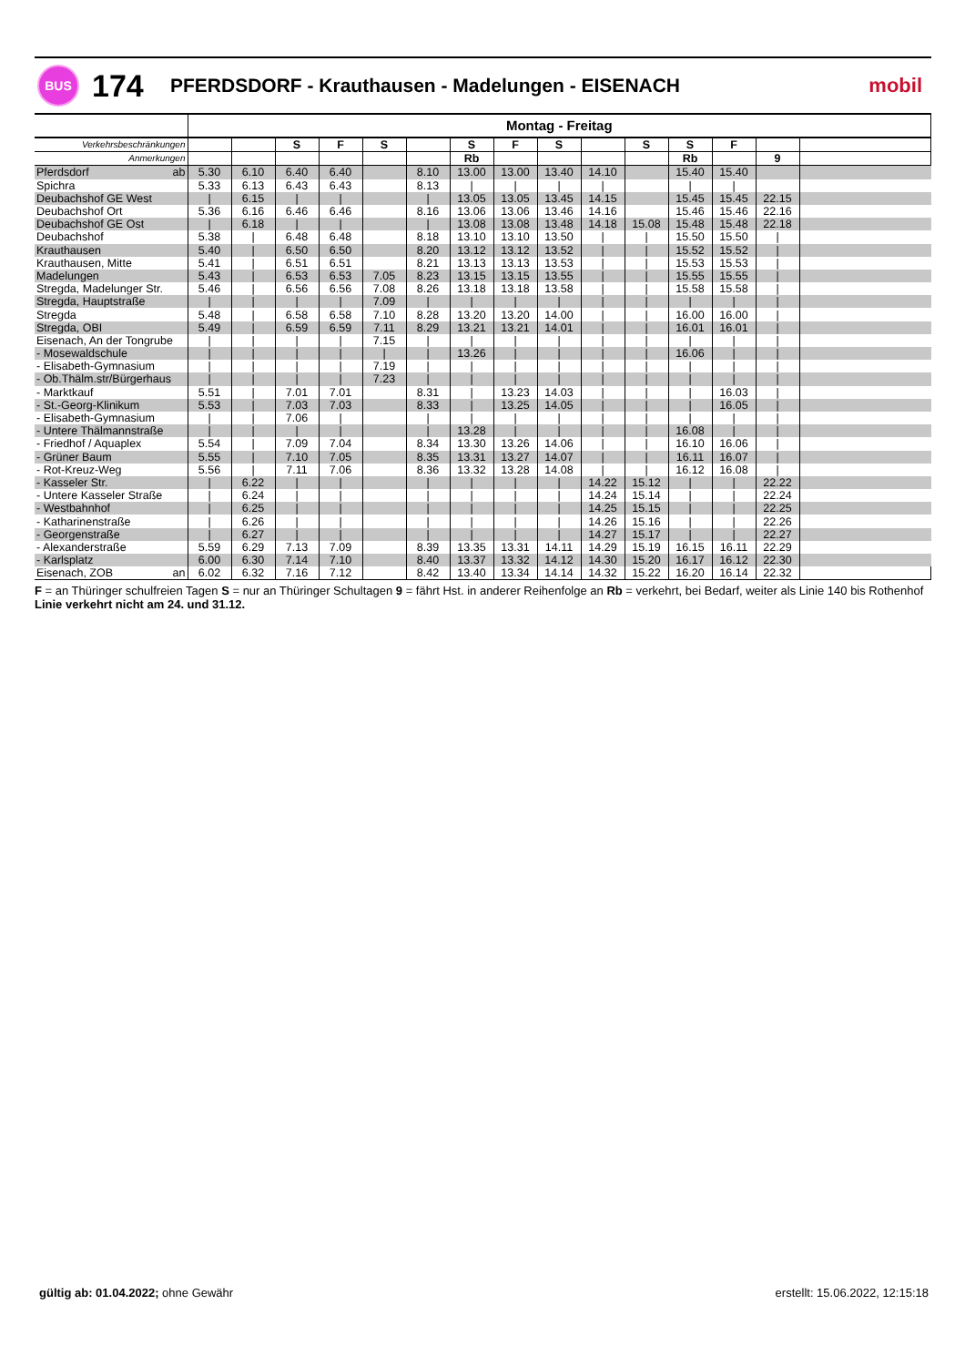BUS
174
PFERDSDORF - Krauthausen - Madelungen - EISENACH
mobil
| | Montag - Freitag | | | | | | | | | | | | | | |
| --- | --- | --- | --- | --- | --- | --- | --- | --- | --- | --- | --- | --- | --- | --- | --- |
| Verkehrsbeschränkungen | | | S | F | S | | S | F | S | | S | S | F | | |
| Anmerkungen | | | | | | | Rb | | | | | Rb | | 9 | |
| Pferdsdorf ab | 5.30 | 6.10 | 6.40 | 6.40 | | 8.10 | 13.00 | 13.00 | 13.40 | 14.10 | | 15.40 | 15.40 | | |
| Spichra | 5.33 | 6.13 | 6.43 | 6.43 | | 8.13 | / | / | / | / | | / | / | | |
| Deubachshof GE West | / | 6.15 | / | / | | / | 13.05 | 13.05 | 13.45 | 14.15 | | 15.45 | 15.45 | 22.15 | |
| Deubachshof Ort | 5.36 | 6.16 | 6.46 | 6.46 | | 8.16 | 13.06 | 13.06 | 13.46 | 14.16 | | 15.46 | 15.46 | 22.16 | |
| Deubachshof GE Ost | / | 6.18 | / | / | | / | 13.08 | 13.08 | 13.48 | 14.18 | 15.08 | 15.48 | 15.48 | 22.18 | |
| Deubachshof | 5.38 | / | 6.48 | 6.48 | | 8.18 | 13.10 | 13.10 | 13.50 | / | / | 15.50 | 15.50 | / | |
| Krauthausen | 5.40 | / | 6.50 | 6.50 | | 8.20 | 13.12 | 13.12 | 13.52 | / | / | 15.52 | 15.52 | / | |
| Krauthausen, Mitte | 5.41 | / | 6.51 | 6.51 | | 8.21 | 13.13 | 13.13 | 13.53 | / | / | 15.53 | 15.53 | / | |
| Madelungen | 5.43 | / | 6.53 | 6.53 | 7.05 | 8.23 | 13.15 | 13.15 | 13.55 | / | / | 15.55 | 15.55 | / | |
| Stregda, Madelunger Str. | 5.46 | / | 6.56 | 6.56 | 7.08 | 8.26 | 13.18 | 13.18 | 13.58 | / | / | 15.58 | 15.58 | / | |
| Stregda, Hauptstraße | / | / | / | / | 7.09 | / | / | / | / | / | / | / | / | / | |
| Stregda | 5.48 | / | 6.58 | 6.58 | 7.10 | 8.28 | 13.20 | 13.20 | 14.00 | / | / | 16.00 | 16.00 | / | |
| Stregda, OBI | 5.49 | / | 6.59 | 6.59 | 7.11 | 8.29 | 13.21 | 13.21 | 14.01 | / | / | 16.01 | 16.01 | / | |
| Eisenach, An der Tongrube | / | / | / | / | 7.15 | / | / | / | / | / | / | / | / | / | |
| - Mosewaldschule | / | / | / | / | / | / | 13.26 | / | / | / | / | 16.06 | / | / | |
| - Elisabeth-Gymnasium | / | / | / | / | 7.19 | / | / | / | / | / | / | / | / | / | |
| - Ob.Thälm.str/Bürgerhaus | / | / | / | / | 7.23 | / | / | / | / | / | / | / | / | / | |
| - Marktkauf | 5.51 | / | 7.01 | 7.01 | | 8.31 | / | 13.23 | 14.03 | / | / | / | 16.03 | / | |
| - St.-Georg-Klinikum | 5.53 | / | 7.03 | 7.03 | | 8.33 | / | 13.25 | 14.05 | / | / | / | 16.05 | / | |
| - Elisabeth-Gymnasium | / | / | 7.06 | / | | / | / | / | / | / | / | / | / | / | |
| - Untere Thälmannstraße | / | / | / | / | | / | 13.28 | / | / | / | / | 16.08 | / | / | |
| - Friedhof / Aquaplex | 5.54 | / | 7.09 | 7.04 | | 8.34 | 13.30 | 13.26 | 14.06 | / | / | 16.10 | 16.06 | / | |
| - Grüner Baum | 5.55 | / | 7.10 | 7.05 | | 8.35 | 13.31 | 13.27 | 14.07 | / | / | 16.11 | 16.07 | / | |
| - Rot-Kreuz-Weg | 5.56 | / | 7.11 | 7.06 | | 8.36 | 13.32 | 13.28 | 14.08 | / | / | 16.12 | 16.08 | / | |
| - Kasseler Str. | / | 6.22 | / | / | | / | / | / | / | 14.22 | 15.12 | / | / | 22.22 | |
| - Untere Kasseler Straße | / | 6.24 | / | / | | / | / | / | / | 14.24 | 15.14 | / | / | 22.24 | |
| - Westbahnhof | / | 6.25 | / | / | | / | / | / | / | 14.25 | 15.15 | / | / | 22.25 | |
| - Katharinenstraße | / | 6.26 | / | / | | / | / | / | / | 14.26 | 15.16 | / | / | 22.26 | |
| - Georgenstraße | / | 6.27 | / | / | | / | / | / | / | 14.27 | 15.17 | / | / | 22.27 | |
| - Alexanderstraße | 5.59 | 6.29 | 7.13 | 7.09 | | 8.39 | 13.35 | 13.31 | 14.11 | 14.29 | 15.19 | 16.15 | 16.11 | 22.29 | |
| - Karlsplatz | 6.00 | 6.30 | 7.14 | 7.10 | | 8.40 | 13.37 | 13.32 | 14.12 | 14.30 | 15.20 | 16.17 | 16.12 | 22.30 | |
| Eisenach, ZOB an | 6.02 | 6.32 | 7.16 | 7.12 | | 8.42 | 13.40 | 13.34 | 14.14 | 14.32 | 15.22 | 16.20 | 16.14 | 22.32 | |
F = an Thüringer schulfreien Tagen S = nur an Thüringer Schultagen 9 = fährt Hst. in anderer Reihenfolge an Rb = verkehrt, bei Bedarf, weiter als Linie 140 bis Rothenhof
Linie verkehrt nicht am 24. und 31.12.
gültig ab: 01.04.2022; ohne Gewähr
erstellt: 15.06.2022, 12:15:18